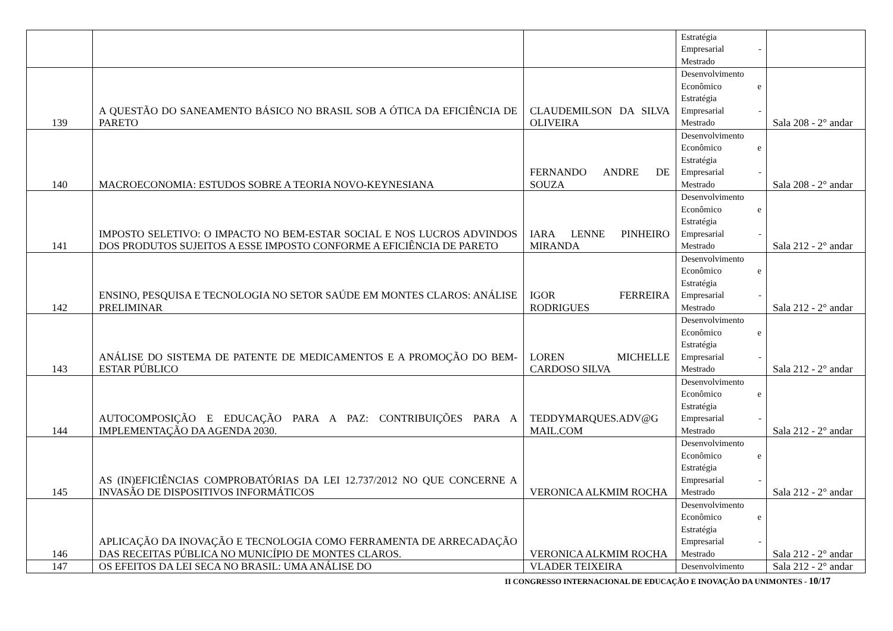| | | | Estratégia Empresarial - Mestrado | |
| 139 | A QUESTÃO DO SANEAMENTO BÁSICO NO BRASIL SOB A ÓTICA DA EFICIÊNCIA DE PARETO | CLAUDEMILSON DA SILVA OLIVEIRA | Desenvolvimento Econômico e Estratégia Empresarial - Mestrado | Sala 208 - 2° andar |
| 140 | MACROECONOMIA: ESTUDOS SOBRE A TEORIA NOVO-KEYNESIANA | FERNANDO ANDRE DE SOUZA | Desenvolvimento Econômico e Estratégia Empresarial - Mestrado | Sala 208 - 2° andar |
| 141 | IMPOSTO SELETIVO: O IMPACTO NO BEM-ESTAR SOCIAL E NOS LUCROS ADVINDOS DOS PRODUTOS SUJEITOS A ESSE IMPOSTO CONFORME A EFICIÊNCIA DE PARETO | IARA LENNE PINHEIRO MIRANDA | Desenvolvimento Econômico e Estratégia Empresarial - Mestrado | Sala 212 - 2° andar |
| 142 | ENSINO, PESQUISA E TECNOLOGIA NO SETOR SAÚDE EM MONTES CLAROS: ANÁLISE PRELIMINAR | IGOR FERREIRA RODRIGUES | Desenvolvimento Econômico e Estratégia Empresarial - Mestrado | Sala 212 - 2° andar |
| 143 | ANÁLISE DO SISTEMA DE PATENTE DE MEDICAMENTOS E A PROMOÇÃO DO BEM-ESTAR PÚBLICO | LOREN MICHELLE CARDOSO SILVA | Desenvolvimento Econômico e Estratégia Empresarial - Mestrado | Sala 212 - 2° andar |
| 144 | AUTOCOMPOSIÇÃO E EDUCAÇÃO PARA A PAZ: CONTRIBUIÇÕES PARA A IMPLEMENTAÇÃO DA AGENDA 2030. | TEDDYMARQUES.ADV@G MAIL.COM | Desenvolvimento Econômico e Estratégia Empresarial - Mestrado | Sala 212 - 2° andar |
| 145 | AS (IN)EFICIÊNCIAS COMPROBATÓRIAS DA LEI 12.737/2012 NO QUE CONCERNE A INVASÃO DE DISPOSITIVOS INFORMÁTICOS | VERONICA ALKMIM ROCHA | Desenvolvimento Econômico e Estratégia Empresarial - Mestrado | Sala 212 - 2° andar |
| 146 | APLICAÇÃO DA INOVAÇÃO E TECNOLOGIA COMO FERRAMENTA DE ARRECADAÇÃO DAS RECEITAS PÚBLICA NO MUNICÍPIO DE MONTES CLAROS. | VERONICA ALKMIM ROCHA | Desenvolvimento Econômico e Estratégia Empresarial - Mestrado | Sala 212 - 2° andar |
| 147 | OS EFEITOS DA LEI SECA NO BRASIL: UMA ANÁLISE DO | VLADER TEIXEIRA | Desenvolvimento | Sala 212 - 2° andar |
II CONGRESSO INTERNACIONAL DE EDUCAÇÃO E INOVAÇÃO DA UNIMONTES - 10/17